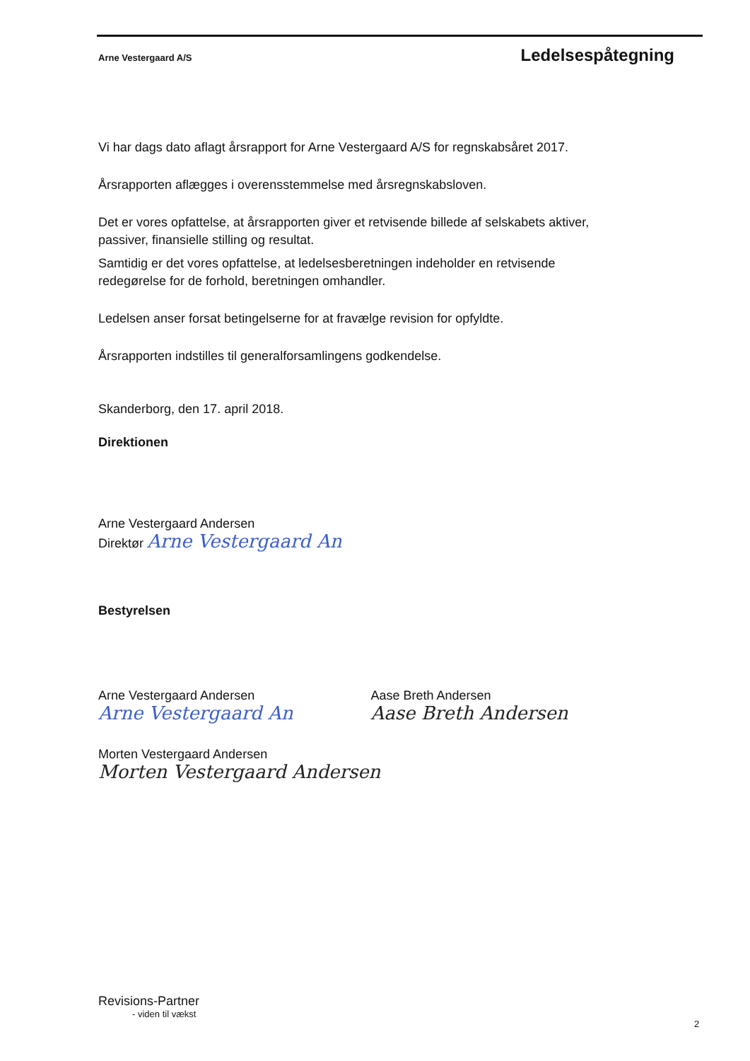Arne Vestergaard A/S Ledelsespåtegning
Vi har dags dato aflagt årsrapport for Arne Vestergaard A/S for regnskabsåret 2017.
Årsrapporten aflægges i overensstemmelse med årsregnskabsloven.
Det er vores opfattelse, at årsrapporten giver et retvisende billede af selskabets aktiver, passiver, finansielle stilling og resultat.
Samtidig er det vores opfattelse, at ledelsesberetningen indeholder en retvisende redegørelse for de forhold, beretningen omhandler.
Ledelsen anser forsat betingelserne for at fravælge revision for opfyldte.
Årsrapporten indstilles til generalforsamlingens godkendelse.
Skanderborg, den 17. april 2018.
Direktionen
Arne Vestergaard Andersen
Direktør Arne Vestergaard An
Bestyrelsen
Arne Vestergaard Andersen
Arne Vestergaard An
Aase Breth Andersen
Aase Breth Andersen
Morten Vestergaard Andersen
Morten Vestergaard Andersen
Revisions-Partner
- viden til vækst
2